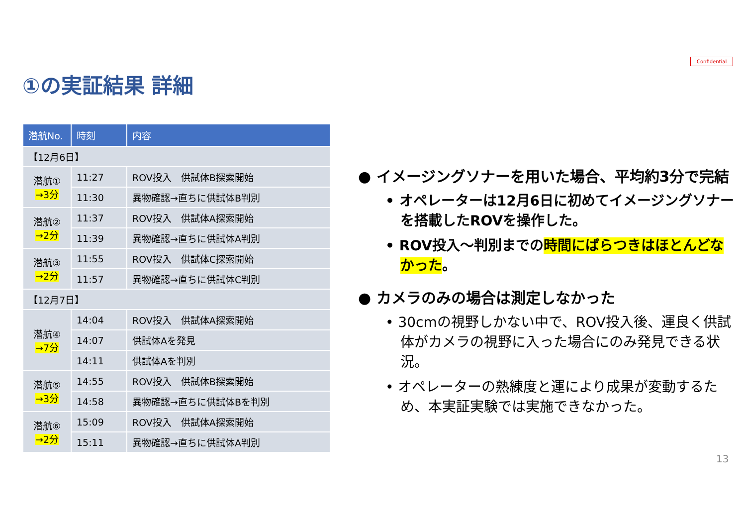Confidential
①の実証結果 詳細
| 潜航No. | 時刻 | 内容 |
| --- | --- | --- |
| 【12月6日】 | | |
| 潜航① →3分 | 11:27 | ROV投入 供試体B探索開始 |
| | 11:30 | 異物確認→直ちに供試体B判別 |
| 潜航② →2分 | 11:37 | ROV投入 供試体A探索開始 |
| | 11:39 | 異物確認→直ちに供試体A判別 |
| 潜航③ →2分 | 11:55 | ROV投入 供試体C探索開始 |
| | 11:57 | 異物確認→直ちに供試体C判別 |
| 【12月7日】 | | |
| 潜航④ →7分 | 14:04 | ROV投入 供試体A探索開始 |
| | 14:07 | 供試体Aを発見 |
| | 14:11 | 供試体Aを判別 |
| 潜航⑤ →3分 | 14:55 | ROV投入 供試体B探索開始 |
| | 14:58 | 異物確認→直ちに供試体Bを判別 |
| 潜航⑥ →2分 | 15:09 | ROV投入 供試体A探索開始 |
| | 15:11 | 異物確認→直ちに供試体A判別 |
● イメージングソナーを用いた場合、平均約3分で完結
• オペレーターは12月6日に初めてイメージングソナーを搭載したROVを操作した。
• ROV投入～判別までの時間にばらつきはほとんどなかった。
● カメラのみの場合は測定しなかった
• 30cmの視野しかない中で、ROV投入後、運良く供試体がカメラの視野に入った場合にのみ発見できる状況。
• オペレーターの熟練度と運により成果が変動するため、本実証実験では実施できなかった。
13